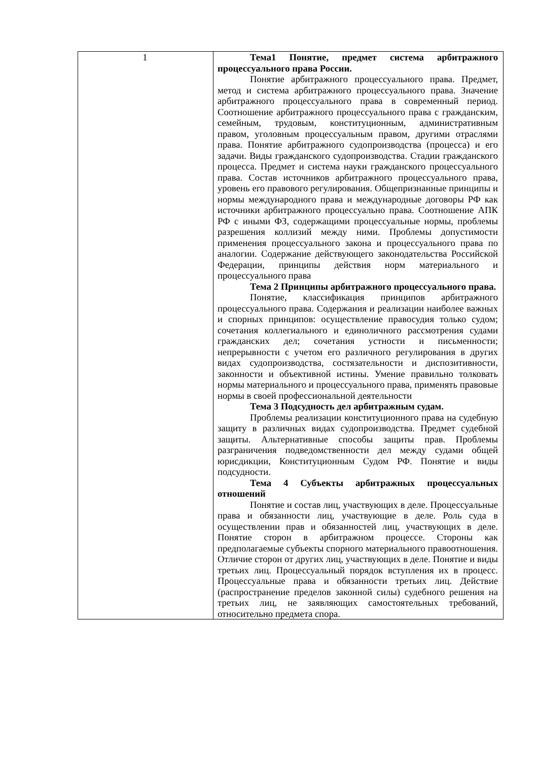| 1 | Тема1 Понятие, предмет система арбитражного процессуального права России. Понятие арбитражного процессуального права. Предмет, метод и система арбитражного процессуального права. Значение арбитражного процессуального права в современный период. Соотношение арбитражного процессуального права с гражданским, семейным, трудовым, конституционным, административным правом, уголовным процессуальным правом, другими отраслями права. Понятие арбитражного судопроизводства (процесса) и его задачи. Виды гражданского судопроизводства. Стадии гражданского процесса. Предмет и система науки гражданского процессуального права. Состав источников арбитражного процессуального права, уровень его правового регулирования. Общепризнанные принципы и нормы международного права и международные договоры РФ как источники арбитражного процессуально права. Соотношение АПК РФ с иными ФЗ, содержащими процессуальные нормы, проблемы разрешения коллизий между ними. Проблемы допустимости применения процессуального закона и процессуального права по аналогии. Содержание действующего законодательства Российской Федерации, принципы действия норм материального и процессуального права Тема 2 Принципы арбитражного процессуального права. Понятие, классификация принципов арбитражного процессуального права. Содержания и реализации наиболее важных и спорных принципов: осуществление правосудия только судом; сочетания коллегиального и единоличного рассмотрения судами гражданских дел; сочетания устности и письменности; непрерывности с учетом его различного регулирования в других видах судопроизводства, состязательности и диспозитивности, законности и объективной истины. Умение правильно толковать нормы материального и процессуального права, применять правовые нормы в своей профессиональной деятельности Тема 3 Подсудность дел арбитражным судам. Проблемы реализации конституционного права на судебную защиту в различных видах судопроизводства. Предмет судебной защиты. Альтернативные способы защиты прав. Проблемы разграничения подведомственности дел между судами общей юрисдикции, Конституционным Судом РФ. Понятие и виды подсудности. Тема 4 Субъекты арбитражных процессуальных отношений Понятие и состав лиц, участвующих в деле. Процессуальные права и обязанности лиц, участвующие в деле. Роль суда в осуществлении прав и обязанностей лиц, участвующих в деле. Понятие сторон в арбитражном процессе. Стороны как предполагаемые субъекты спорного материального правоотношения. Отличие сторон от других лиц, участвующих в деле. Понятие и виды третьих лиц. Процессуальный порядок вступления их в процесс. Процессуальные права и обязанности третьих лиц. Действие (распространение пределов законной силы) судебного решения на третьих лиц, не заявляющих самостоятельных требований, относительно предмета спора. |